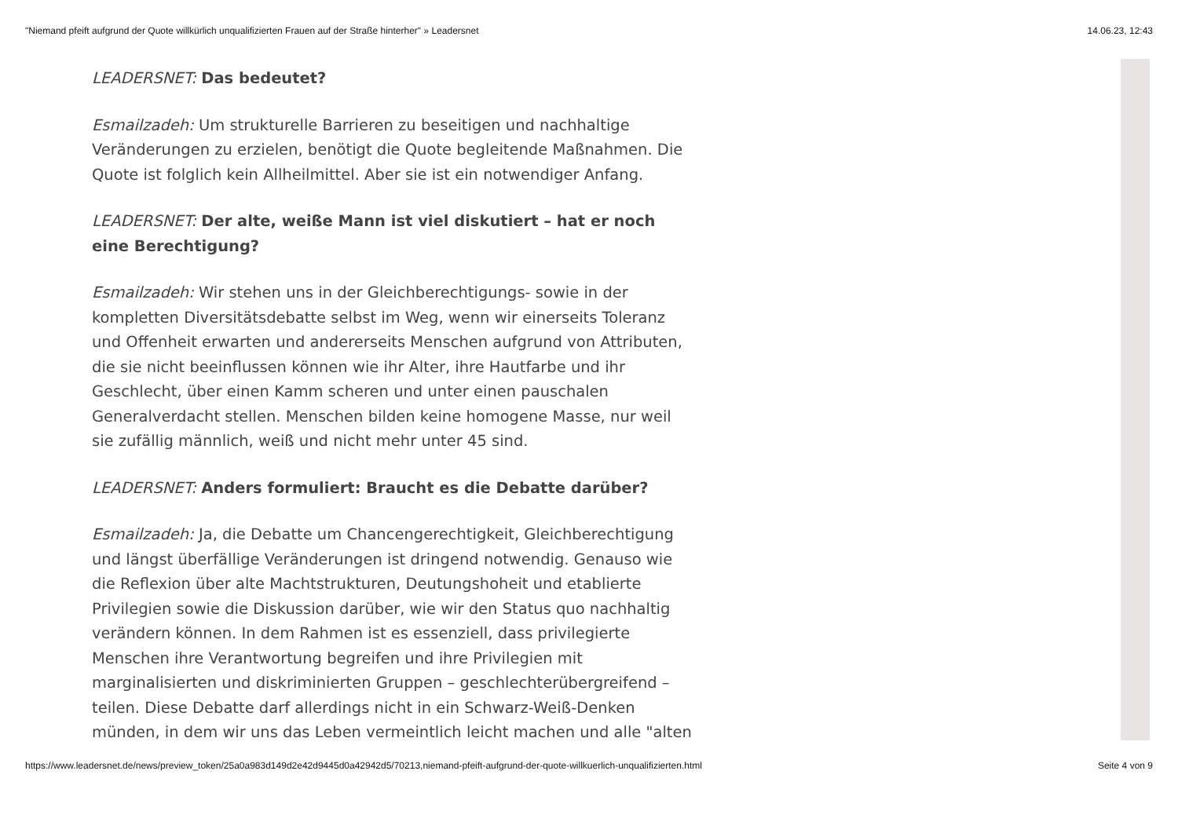"Niemand pfeift aufgrund der Quote willkürlich unqualifizierten Frauen auf der Straße hinterher" » Leadersnet 14.06.23, 12:43
LEADERSNET: Das bedeutet?
Esmailzadeh: Um strukturelle Barrieren zu beseitigen und nachhaltige Veränderungen zu erzielen, benötigt die Quote begleitende Maßnahmen. Die Quote ist folglich kein Allheilmittel. Aber sie ist ein notwendiger Anfang.
LEADERSNET: Der alte, weiße Mann ist viel diskutiert – hat er noch eine Berechtigung?
Esmailzadeh: Wir stehen uns in der Gleichberechtigungs- sowie in der kompletten Diversitätsdebatte selbst im Weg, wenn wir einerseits Toleranz und Offenheit erwarten und andererseits Menschen aufgrund von Attributen, die sie nicht beeinflussen können wie ihr Alter, ihre Hautfarbe und ihr Geschlecht, über einen Kamm scheren und unter einen pauschalen Generalverdacht stellen. Menschen bilden keine homogene Masse, nur weil sie zufällig männlich, weiß und nicht mehr unter 45 sind.
LEADERSNET: Anders formuliert: Braucht es die Debatte darüber?
Esmailzadeh: Ja, die Debatte um Chancengerechtigkeit, Gleichberechtigung und längst überfällige Veränderungen ist dringend notwendig. Genauso wie die Reflexion über alte Machtstrukturen, Deutungshoheit und etablierte Privilegien sowie die Diskussion darüber, wie wir den Status quo nachhaltig verändern können. In dem Rahmen ist es essenziell, dass privilegierte Menschen ihre Verantwortung begreifen und ihre Privilegien mit marginalisierten und diskriminierten Gruppen – geschlechterübergreifend – teilen. Diese Debatte darf allerdings nicht in ein Schwarz-Weiß-Denken münden, in dem wir uns das Leben vermeintlich leicht machen und alle "alten
https://www.leadersnet.de/news/preview_token/25a0a983d149d2e42d9445d0a42942d5/70213,niemand-pfeift-aufgrund-der-quote-willkuerlich-unqualifizierten.html Seite 4 von 9